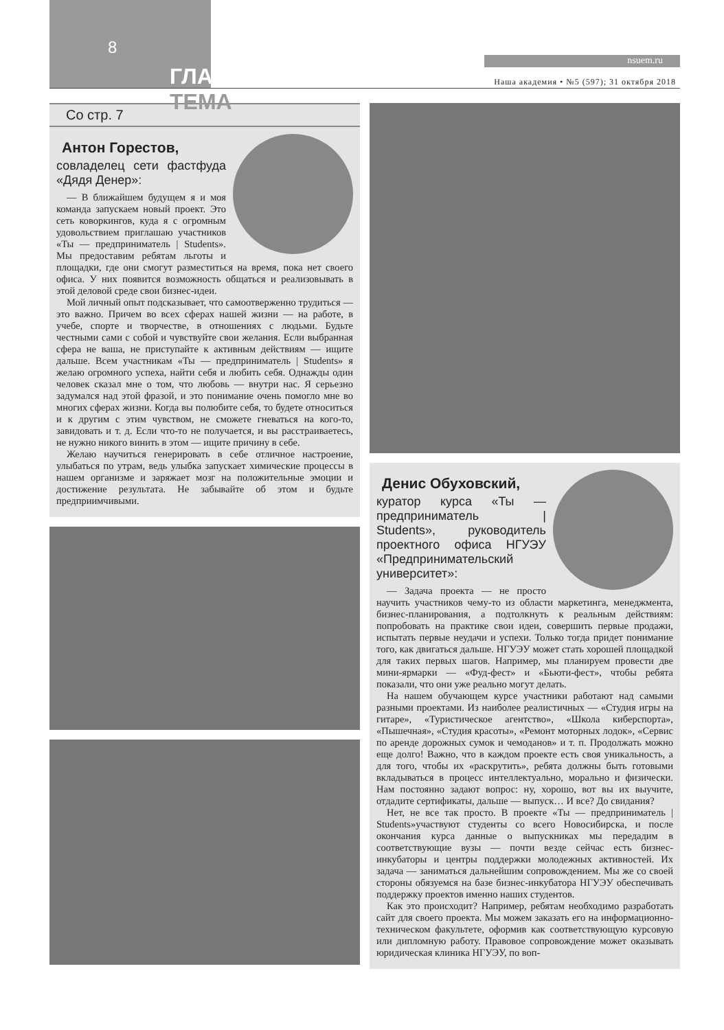8
ГЛАВНАЯ ТЕМА
nsuem.ru
Наша академия • №5 (597); 31 октября 2018
Со стр. 7
Антон Горестов,
совладелец сети фастфуда «Дядя Денер»:
— В ближайшем будущем я и моя команда запускаем новый проект. Это сеть коворкингов, куда я с огромным удовольствием приглашаю участников «Ты — предприниматель | Students». Мы предоставим ребятам льготы и площадки, где они смогут разместиться на время, пока нет своего офиса. У них появится возможность общаться и реализовывать в этой деловой среде свои бизнес-идеи.
Мой личный опыт подсказывает, что самоотверженно трудиться — это важно. Причем во всех сферах нашей жизни — на работе, в учебе, спорте и творчестве, в отношениях с людьми. Будьте честными сами с собой и чувствуйте свои желания. Если выбранная сфера не ваша, не приступайте к активным действиям — ищите дальше. Всем участникам «Ты — предприниматель | Students» я желаю огромного успеха, найти себя и любить себя. Однажды один человек сказал мне о том, что любовь — внутри нас. Я серьезно задумался над этой фразой, и это понимание очень помогло мне во многих сферах жизни. Когда вы полюбите себя, то будете относиться и к другим с этим чувством, не сможете гневаться на кого-то, завидовать и т. д. Если что-то не получается, и вы расстраиваетесь, не нужно никого винить в этом — ищите причину в себе.
Желаю научиться генерировать в себе отличное настроение, улыбаться по утрам, ведь улыбка запускает химические процессы в нашем организме и заряжает мозг на положительные эмоции и достижение результата. Не забывайте об этом и будьте предприимчивыми.
Денис Обуховский,
куратор курса «Ты — предприниматель | Students», руководитель проектного офиса НГУЭУ «Предпринимательский университет»:
— Задача проекта — не просто научить участников чему-то из области маркетинга, менеджмента, бизнес-планирования, а подтолкнуть к реальным действиям: попробовать на практике свои идеи, совершить первые продажи, испытать первые неудачи и успехи. Только тогда придет понимание того, как двигаться дальше. НГУЭУ может стать хорошей площадкой для таких первых шагов. Например, мы планируем провести две мини-ярмарки — «Фуд-фест» и «Бьюти-фест», чтобы ребята показали, что они уже реально могут делать.
На нашем обучающем курсе участники работают над самыми разными проектами. Из наиболее реалистичных — «Студия игры на гитаре», «Туристическое агентство», «Школа киберспорта», «Пышечная», «Студия красоты», «Ремонт моторных лодок», «Сервис по аренде дорожных сумок и чемоданов» и т. п. Продолжать можно еще долго! Важно, что в каждом проекте есть своя уникальность, а для того, чтобы их «раскрутить», ребята должны быть готовыми вкладываться в процесс интеллектуально, морально и физически. Нам постоянно задают вопрос: ну, хорошо, вот вы их выучите, отдадите сертификаты, дальше — выпуск… И все? До свидания?
Нет, не все так просто. В проекте «Ты — предприниматель | Students»участвуют студенты со всего Новосибирска, и после окончания курса данные о выпускниках мы передадим в соответствующие вузы — почти везде сейчас есть бизнес-инкубаторы и центры поддержки молодежных активностей. Их задача — заниматься дальнейшим сопровождением. Мы же со своей стороны обязуемся на базе бизнес-инкубатора НГУЭУ обеспечивать поддержку проектов именно наших студентов.
Как это происходит? Например, ребятам необходимо разработать сайт для своего проекта. Мы можем заказать его на информационно-техническом факультете, оформив как соответствующую курсовую или дипломную работу. Правовое сопровождение может оказывать юридическая клиника НГУЭУ, по воп-